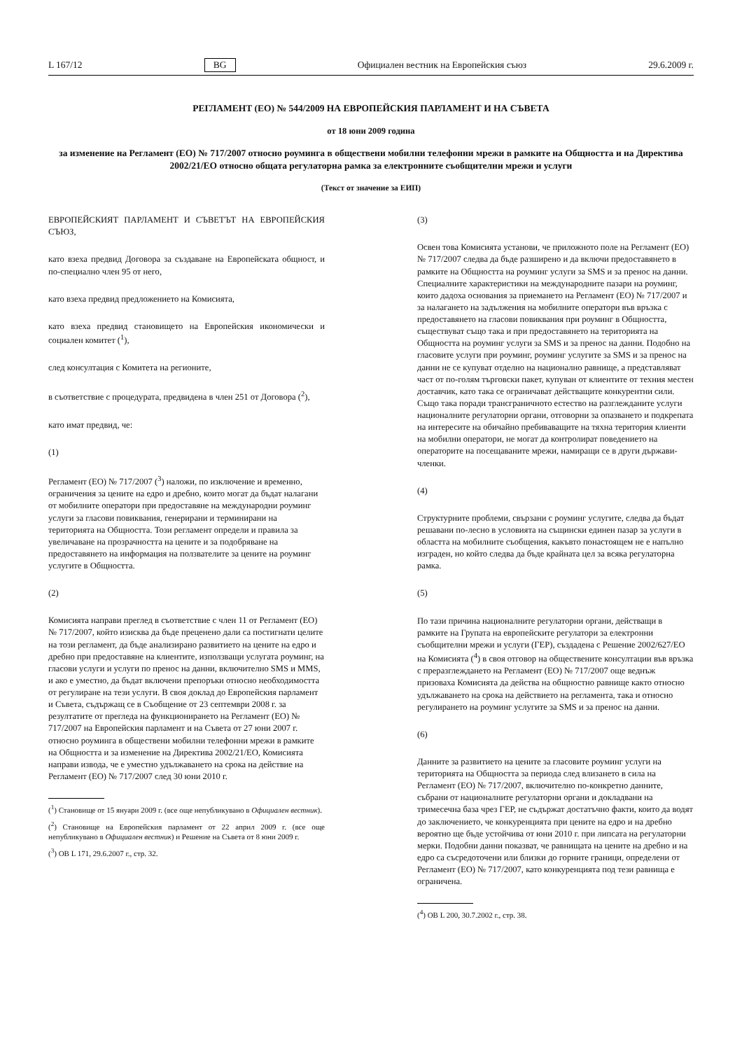L 167/12 BG Официален вестник на Европейския съюз 29.6.2009 г.
РЕГЛАМЕНТ (ЕО) № 544/2009 НА ЕВРОПЕЙСКИЯ ПАРЛАМЕНТ И НА СЪВЕТА
от 18 юни 2009 година
за изменение на Регламент (ЕО) № 717/2007 относно роуминга в обществени мобилни телефонни мрежи в рамките на Общността и на Директива 2002/21/ЕО относно общата регулаторна рамка за електронните съобщителни мрежи и услуги
(Текст от значение за ЕИП)
ЕВРОПЕЙСКИЯТ ПАРЛАМЕНТ И СЪВЕТЪТ НА ЕВРОПЕЙСКИЯ СЪЮЗ,
като взеха предвид Договора за създаване на Европейската общност, и по-специално член 95 от него,
като взеха предвид предложението на Комисията,
като взеха предвид становището на Европейския икономически и социален комитет (<sup>1</sup>),
след консултация с Комитета на регионите,
в съответствие с процедурата, предвидена в член 251 от Договора (<sup>2</sup>),
като имат предвид, че:
(1)
Регламент (ЕО) № 717/2007 (<sup>3</sup>) наложи, по изключение и временно, ограничения за цените на едро и дребно, които могат да бъдат налагани от мобилните оператори при предоставяне на международни роуминг услуги за гласови повиквания, генерирани и терминирани на територията на Общността. Този регламент определи и правила за увеличаване на прозрачността на цените и за подобряване на предоставянето на информация на ползвателите за цените на роуминг услугите в Общността.
(2)
Комисията направи преглед в съответствие с член 11 от Регламент (ЕО) № 717/2007, който изисква да бъде преценено дали са постигнати целите на този регламент, да бъде анализирано развитието на цените на едро и дребно при предоставяне на клиентите, използващи услугата роуминг, на гласови услуги и услуги по пренос на данни, включително SMS и MMS, и ако е уместно, да бъдат включени препоръки относно необходимостта от регулиране на тези услуги. В своя доклад до Европейския парламент и Съвета, съдържащ се в Съобщение от 23 септември 2008 г. за резултатите от прегледа на функционирането на Регламент (ЕО) № 717/2007 на Европейския парламент и на Съвета от 27 юни 2007 г. относно роуминга в обществени мобилни телефонни мрежи в рамките на Общността и за изменение на Директива 2002/21/ЕО, Комисията направи извода, че е уместно удължаването на срока на действие на Регламент (ЕО) № 717/2007 след 30 юни 2010 г.
(<sup>1</sup>) Становище от 15 януари 2009 г. (все още непубликувано в Официален вестник).
(<sup>2</sup>) Становище на Европейския парламент от 22 април 2009 г. (все още непубликувано в Официален вестник) и Решение на Съвета от 8 юни 2009 г.
(<sup>3</sup>) ОВ L 171, 29.6.2007 г., стр. 32.
(3)
Освен това Комисията установи, че приложното поле на Регламент (ЕО) № 717/2007 следва да бъде разширено и да включи предоставянето в рамките на Общността на роуминг услуги за SMS и за пренос на данни. Специалните характеристики на международните пазари на роуминг, които дадоха основания за приемането на Регламент (ЕО) № 717/2007 и за налагането на задължения на мобилните оператори във връзка с предоставянето на гласови повиквания при роуминг в Общността, съществуват също така и при предоставянето на територията на Общността на роуминг услуги за SMS и за пренос на данни. Подобно на гласовите услуги при роуминг, роуминг услугите за SMS и за пренос на данни не се купуват отделно на национално равнище, а представляват част от по-голям търговски пакет, купуван от клиентите от техния местен доставчик, като така се ограничават действащите конкурентни сили. Също така поради трансграничното естество на разглежданите услуги националните регулаторни органи, отговорни за опазването и подкрепата на интересите на обичайно пребиваващите на тяхна територия клиенти на мобилни оператори, не могат да контролират поведението на операторите на посещаваните мрежи, намиращи се в други държави-членки.
(4)
Структурните проблеми, свързани с роуминг услугите, следва да бъдат решавани по-лесно в условията на същински единен пазар за услуги в областта на мобилните съобщения, какъвто понастоящем не е напълно изграден, но който следва да бъде крайната цел за всяка регулаторна рамка.
(5)
По тази причина националните регулаторни органи, действащи в рамките на Групата на европейските регулатори за електронни съобщителни мрежи и услуги (ГЕР), създадена с Решение 2002/627/ЕО на Комисията (<sup>4</sup>) в своя отговор на обществените консултации във връзка с преразглеждането на Регламент (ЕО) № 717/2007 още веднъж призоваха Комисията да действа на общностно равнище както относно удължаването на срока на действието на регламента, така и относно регулирането на роуминг услугите за SMS и за пренос на данни.
(6)
Данните за развитието на цените за гласовите роуминг услуги на територията на Общността за периода след влизането в сила на Регламент (ЕО) № 717/2007, включително по-конкретно данните, събрани от националните регулаторни органи и докладвани на тримесечна база чрез ГЕР, не съдържат достатъчно факти, които да водят до заключението, че конкуренцията при цените на едро и на дребно вероятно ще бъде устойчива от юни 2010 г. при липсата на регулаторни мерки. Подобни данни показват, че равнищата на цените на дребно и на едро са съсредоточени или близки до горните граници, определени от Регламент (ЕО) № 717/2007, като конкуренцията под тези равнища е ограничена.
(<sup>4</sup>) ОВ L 200, 30.7.2002 г., стр. 38.